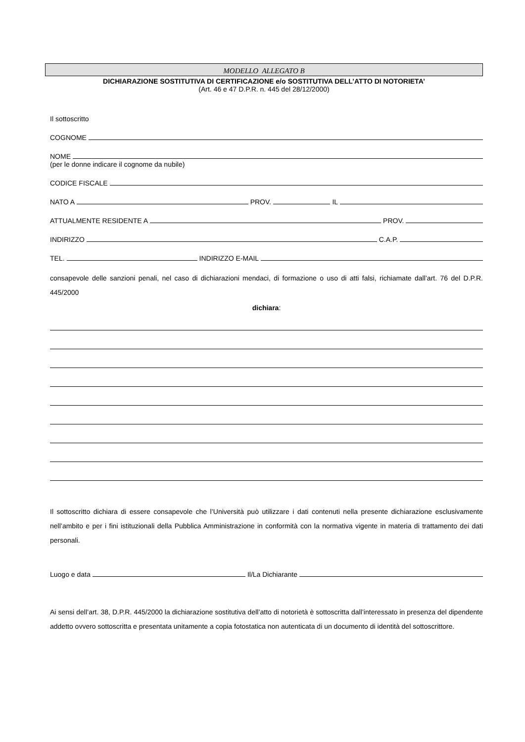MODELLO ALLEGATO B
DICHIARAZIONE SOSTITUTIVA DI CERTIFICAZIONE e/o SOSTITUTIVA DELL’ATTO DI NOTORIETA’
(Art. 46 e 47 D.P.R. n. 445 del 28/12/2000)
Il sottoscritto
COGNOME
NOME
(per le donne indicare il cognome da nubile)
CODICE FISCALE
NATO A PROV. IL
ATTUALMENTE RESIDENTE A PROV.
INDIRIZZO C.A.P.
TEL. INDIRIZZO E-MAIL
consapevole delle sanzioni penali, nel caso di dichiarazioni mendaci, di formazione o uso di atti falsi, richiamate dall’art. 76 del D.P.R. 445/2000
dichiara:
Il sottoscritto dichiara di essere consapevole che l’Università può utilizzare i dati contenuti nella presente dichiarazione esclusivamente nell’ambito e per i fini istituzionali della Pubblica Amministrazione in conformità con la normativa vigente in materia di trattamento dei dati personali.
Luogo e data Il/La Dichiarante
Ai sensi dell’art. 38, D.P.R. 445/2000 la dichiarazione sostitutiva dell’atto di notorietà è sottoscritta dall’interessato in presenza del dipendente addetto ovvero sottoscritta e presentata unitamente a copia fotostatica non autenticata di un documento di identità del sottoscrittore.